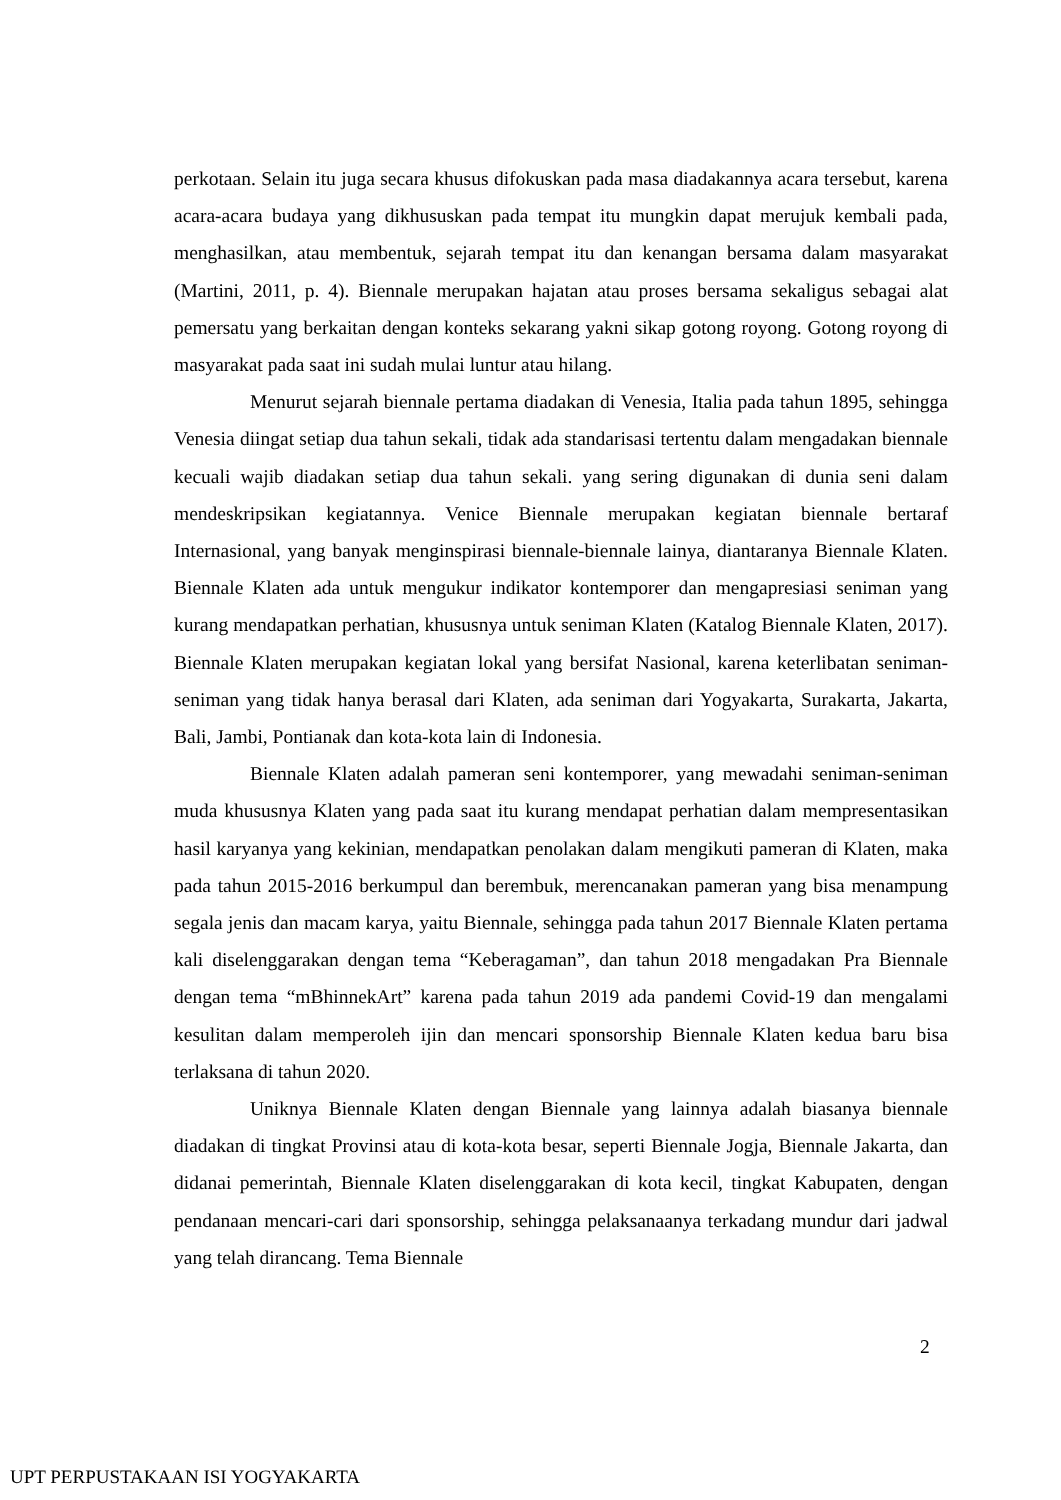perkotaan. Selain itu juga secara khusus difokuskan pada masa diadakannya acara tersebut, karena acara-acara budaya yang dikhususkan pada tempat itu mungkin dapat merujuk kembali pada, menghasilkan, atau membentuk, sejarah tempat itu dan kenangan bersama dalam masyarakat (Martini, 2011, p. 4). Biennale merupakan hajatan atau proses bersama sekaligus sebagai alat pemersatu yang berkaitan dengan konteks sekarang yakni sikap gotong royong. Gotong royong di masyarakat pada saat ini sudah mulai luntur atau hilang.
Menurut sejarah biennale pertama diadakan di Venesia, Italia pada tahun 1895, sehingga Venesia diingat setiap dua tahun sekali, tidak ada standarisasi tertentu dalam mengadakan biennale kecuali wajib diadakan setiap dua tahun sekali. yang sering digunakan di dunia seni dalam mendeskripsikan kegiatannya. Venice Biennale merupakan kegiatan biennale bertaraf Internasional, yang banyak menginspirasi biennale-biennale lainya, diantaranya Biennale Klaten. Biennale Klaten ada untuk mengukur indikator kontemporer dan mengapresiasi seniman yang kurang mendapatkan perhatian, khususnya untuk seniman Klaten (Katalog Biennale Klaten, 2017). Biennale Klaten merupakan kegiatan lokal yang bersifat Nasional, karena keterlibatan seniman-seniman yang tidak hanya berasal dari Klaten, ada seniman dari Yogyakarta, Surakarta, Jakarta, Bali, Jambi, Pontianak dan kota-kota lain di Indonesia.
Biennale Klaten adalah pameran seni kontemporer, yang mewadahi seniman-seniman muda khususnya Klaten yang pada saat itu kurang mendapat perhatian dalam mempresentasikan hasil karyanya yang kekinian, mendapatkan penolakan dalam mengikuti pameran di Klaten, maka pada tahun 2015-2016 berkumpul dan berembuk, merencanakan pameran yang bisa menampung segala jenis dan macam karya, yaitu Biennale, sehingga pada tahun 2017 Biennale Klaten pertama kali diselenggarakan dengan tema “Keberagaman”, dan tahun 2018 mengadakan Pra Biennale dengan tema “mBhinnekArt” karena pada tahun 2019 ada pandemi Covid-19 dan mengalami kesulitan dalam memperoleh ijin dan mencari sponsorship Biennale Klaten kedua baru bisa terlaksana di tahun 2020.
Uniknya Biennale Klaten dengan Biennale yang lainnya adalah biasanya biennale diadakan di tingkat Provinsi atau di kota-kota besar, seperti Biennale Jogja, Biennale Jakarta, dan didanai pemerintah, Biennale Klaten diselenggarakan di kota kecil, tingkat Kabupaten, dengan pendanaan mencari-cari dari sponsorship, sehingga pelaksanaanya terkadang mundur dari jadwal yang telah dirancang. Tema Biennale
2
UPT PERPUSTAKAAN ISI YOGYAKARTA